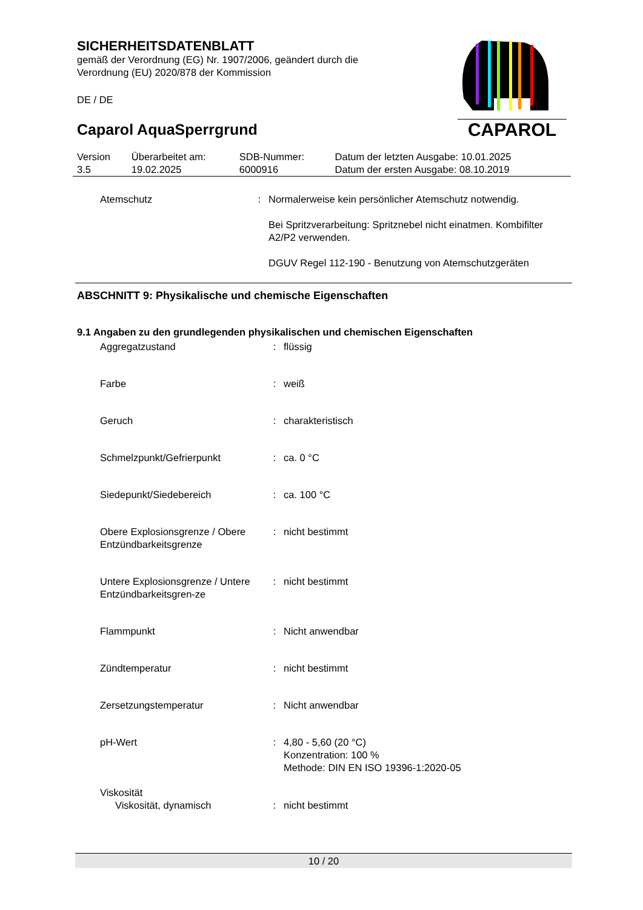SICHERHEITSDATENBLATT
gemäß der Verordnung (EG) Nr. 1907/2006, geändert durch die Verordnung (EU) 2020/878 der Kommission
DE / DE
Caparol AquaSperrgrund
CAPAROL
| Version 3.5 | Überarbeitet am: 19.02.2025 | SDB-Nummer: 6000916 | Datum der letzten Ausgabe: 10.01.2025 Datum der ersten Ausgabe: 08.10.2019 |
| Atemschutz | : | Normalerweise kein persönlicher Atemschutz notwendig. Bei Spritzverarbeitung: Spritznebel nicht einatmen. Kombifilter A2/P2 verwenden. DGUV Regel 112-190 - Benutzung von Atemschutzgeräten |
ABSCHNITT 9: Physikalische und chemische Eigenschaften
9.1 Angaben zu den grundlegenden physikalischen und chemischen Eigenschaften
| Aggregatzustand | : | flüssig |
| Farbe | : | weiß |
| Geruch | : | charakteristisch |
| Schmelzpunkt/Gefrierpunkt | : | ca. 0 °C |
| Siedepunkt/Siedebereich | : | ca. 100 °C |
| Obere Explosionsgrenze / Obere Entzündbarkeitsgrenze | : | nicht bestimmt |
| Untere Explosionsgrenze / Untere Entzündbarkeitsgren-ze | : | nicht bestimmt |
| Flammpunkt | : | Nicht anwendbar |
| Zündtemperatur | : | nicht bestimmt |
| Zersetzungstemperatur | : | Nicht anwendbar |
| pH-Wert | : | 4,80 - 5,60 (20 °C) Konzentration: 100 % Methode: DIN EN ISO 19396-1:2020-05 |
| Viskosität | | |
| Viskosität, dynamisch | : | nicht bestimmt |
10 / 20